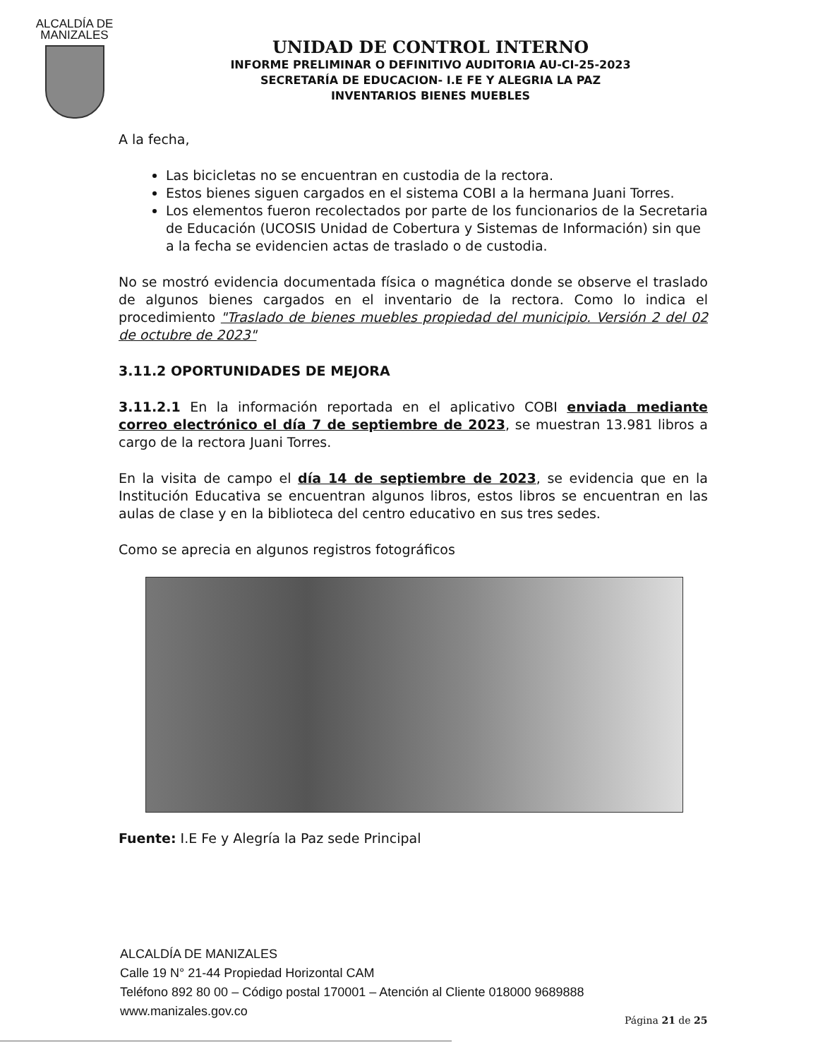ALCALDÍA DE
MANIZALES
UNIDAD DE CONTROL INTERNO
INFORME PRELIMINAR O DEFINITIVO AUDITORIA AU-CI-25-2023
SECRETARÍA DE EDUCACION- I.E FE Y ALEGRIA LA PAZ
INVENTARIOS BIENES MUEBLES
A la fecha,
Las bicicletas no se encuentran en custodia de la rectora.
Estos bienes siguen cargados en el sistema COBI a la hermana Juani Torres.
Los elementos fueron recolectados por parte de los funcionarios de la Secretaria de Educación (UCOSIS Unidad de Cobertura y Sistemas de Información) sin que a la fecha se evidencien actas de traslado o de custodia.
No se mostró evidencia documentada física o magnética donde se observe el traslado de algunos bienes cargados en el inventario de la rectora. Como lo indica el procedimiento "Traslado de bienes muebles propiedad del municipio. Versión 2 del 02 de octubre de 2023"
3.11.2 OPORTUNIDADES DE MEJORA
3.11.2.1 En la información reportada en el aplicativo COBI enviada mediante correo electrónico el día 7 de septiembre de 2023, se muestran 13.981 libros a cargo de la rectora Juani Torres.
En la visita de campo el día 14 de septiembre de 2023, se evidencia que en la Institución Educativa se encuentran algunos libros, estos libros se encuentran en las aulas de clase y en la biblioteca del centro educativo en sus tres sedes.
Como se aprecia en algunos registros fotográficos
Fuente: I.E Fe y Alegría la Paz sede Principal
ALCALDÍA DE MANIZALES
Calle 19 N° 21-44 Propiedad Horizontal CAM
Teléfono 892 80 00 – Código postal 170001 – Atención al Cliente 018000 9689888
www.manizales.gov.co
Página 21 de 25